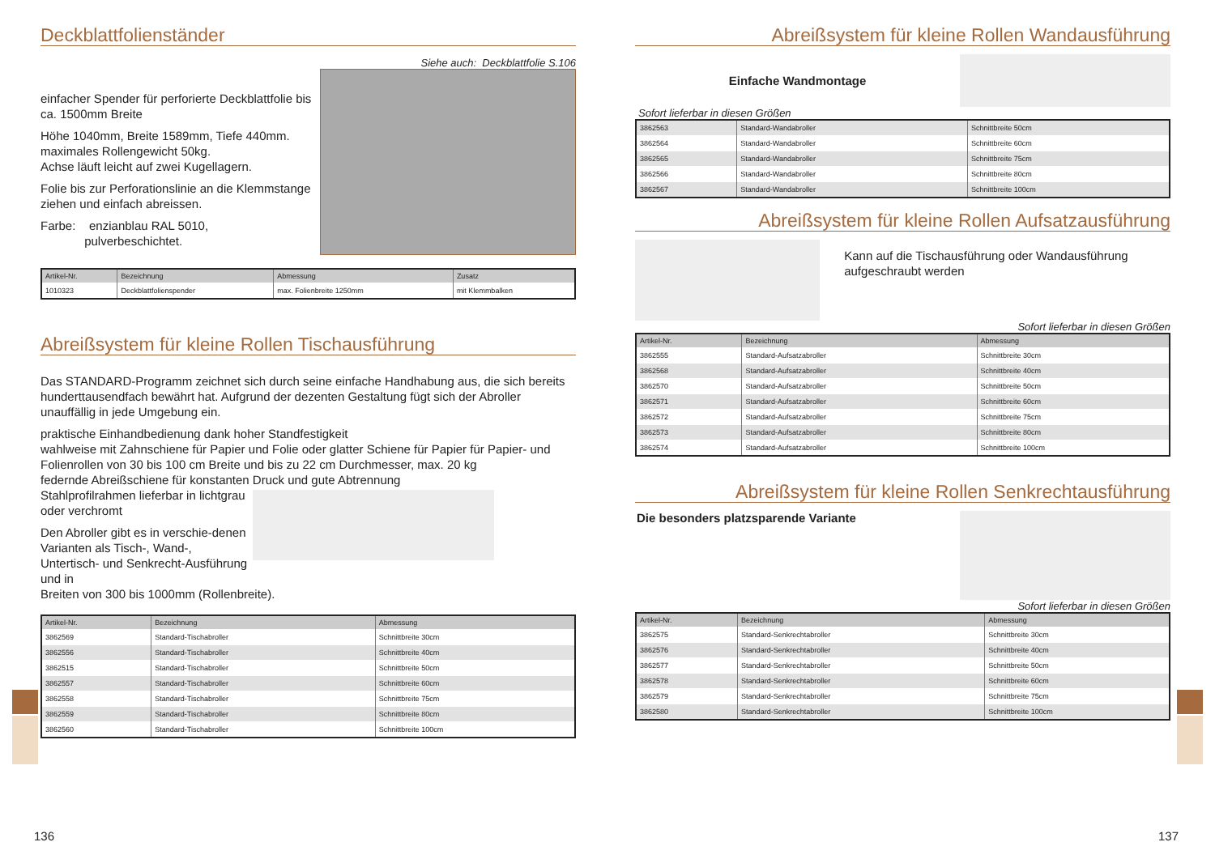Deckblattfolienständer
einfacher Spender für perforierte Deckblattfolie bis ca. 1500mm Breite
Höhe 1040mm, Breite 1589mm, Tiefe 440mm.
maximales Rollengewicht 50kg.
Achse läuft leicht auf zwei Kugellagern.
Folie bis zur Perforationslinie an die Klemmstange ziehen und einfach abreissen.
Farbe: enzianblau RAL 5010,
pulverbeschichtet.
Siehe auch: Deckblattfolie S.106
| Artikel-Nr. | Bezeichnung | Abmessung | Zusatz |
| --- | --- | --- | --- |
| 1010323 | Deckblattfolienspender | max. Folienbreite 1250mm | mit Klemmbalken |
Abreißsystem für kleine Rollen Tischausführung
Das STANDARD-Programm zeichnet sich durch seine einfache Handhabung aus, die sich bereits hunderttausendfach bewährt hat. Aufgrund der dezenten Gestaltung fügt sich der Abroller unauffällig in jede Umgebung ein.
praktische Einhandbedienung dank hoher Standfestigkeit
wahlweise mit Zahnschiene für Papier und Folie oder glatter Schiene für Papier für Papier- und Folienrollen von 30 bis 100 cm Breite und bis zu 22 cm Durchmesser, max. 20 kg
federnde Abreißschiene für konstanten Druck und gute Abtrennung
Stahlprofilrahmen lieferbar in lichtgrau oder verchromt
Den Abroller gibt es in verschie-denen Varianten als Tisch-, Wand-, Untertisch- und Senkrecht-Ausführung und in
Breiten von 300 bis 1000mm (Rollenbreite).
| Artikel-Nr. | Bezeichnung | Abmessung |
| --- | --- | --- |
| 3862569 | Standard-Tischabroller | Schnittbreite 30cm |
| 3862556 | Standard-Tischabroller | Schnittbreite 40cm |
| 3862515 | Standard-Tischabroller | Schnittbreite 50cm |
| 3862557 | Standard-Tischabroller | Schnittbreite 60cm |
| 3862558 | Standard-Tischabroller | Schnittbreite 75cm |
| 3862559 | Standard-Tischabroller | Schnittbreite 80cm |
| 3862560 | Standard-Tischabroller | Schnittbreite 100cm |
136
Abreißsystem für kleine Rollen Wandausführung
Einfache Wandmontage
Sofort lieferbar in diesen Größen
| 3862563 | Standard-Wandabroller | Schnittbreite 50cm |
| 3862564 | Standard-Wandabroller | Schnittbreite 60cm |
| 3862565 | Standard-Wandabroller | Schnittbreite 75cm |
| 3862566 | Standard-Wandabroller | Schnittbreite 80cm |
| 3862567 | Standard-Wandabroller | Schnittbreite 100cm |
Abreißsystem für kleine Rollen Aufsatzausführung
Kann auf die Tischausführung oder Wandausführung aufgeschraubt werden
Sofort lieferbar in diesen Größen
| Artikel-Nr. | Bezeichnung | Abmessung |
| --- | --- | --- |
| 3862555 | Standard-Aufsatzabroller | Schnittbreite 30cm |
| 3862568 | Standard-Aufsatzabroller | Schnittbreite 40cm |
| 3862570 | Standard-Aufsatzabroller | Schnittbreite 50cm |
| 3862571 | Standard-Aufsatzabroller | Schnittbreite 60cm |
| 3862572 | Standard-Aufsatzabroller | Schnittbreite 75cm |
| 3862573 | Standard-Aufsatzabroller | Schnittbreite 80cm |
| 3862574 | Standard-Aufsatzabroller | Schnittbreite 100cm |
Abreißsystem für kleine Rollen Senkrechtausführung
Die besonders platzsparende Variante
Sofort lieferbar in diesen Größen
| Artikel-Nr. | Bezeichnung | Abmessung |
| --- | --- | --- |
| 3862575 | Standard-Senkrechtabroller | Schnittbreite 30cm |
| 3862576 | Standard-Senkrechtabroller | Schnittbreite 40cm |
| 3862577 | Standard-Senkrechtabroller | Schnittbreite 50cm |
| 3862578 | Standard-Senkrechtabroller | Schnittbreite 60cm |
| 3862579 | Standard-Senkrechtabroller | Schnittbreite 75cm |
| 3862580 | Standard-Senkrechtabroller | Schnittbreite 100cm |
137